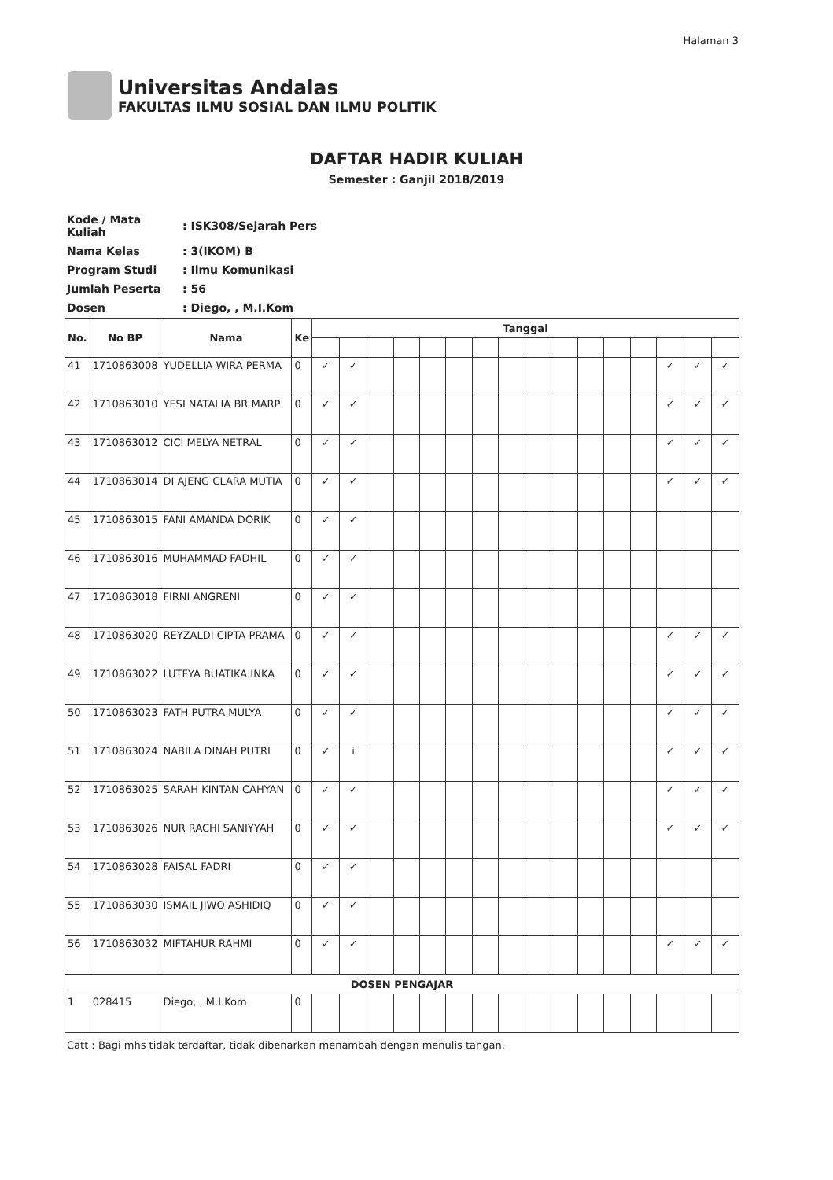Halaman 3
Universitas Andalas
FAKULTAS ILMU SOSIAL DAN ILMU POLITIK
DAFTAR HADIR KULIAH
Semester : Ganjil 2018/2019
| Kode / Mata Kuliah | : ISK308/Sejarah Pers |
| Nama Kelas | : 3(IKOM) B |
| Program Studi | : Ilmu Komunikasi |
| Jumlah Peserta | : 56 |
| Dosen | : Diego, , M.I.Kom |
| No. | No BP | Nama | Ke | Tanggal | | | | | | | | | | | | | | | |
| --- | --- | --- | --- | --- | --- | --- | --- | --- | --- | --- | --- | --- | --- | --- | --- | --- | --- | --- | --- |
| 41 | 1710863008 | YUDELLIA WIRA PERMA | 0 | ✓ | ✓ | | | | | | | | | | | | ✓ | ✓ | ✓ |
| 42 | 1710863010 | YESI NATALIA BR MARP | 0 | ✓ | ✓ | | | | | | | | | | | | ✓ | ✓ | ✓ |
| 43 | 1710863012 | CICI MELYA NETRAL | 0 | ✓ | ✓ | | | | | | | | | | | | ✓ | ✓ | ✓ |
| 44 | 1710863014 | DI AJENG CLARA MUTIA | 0 | ✓ | ✓ | | | | | | | | | | | | ✓ | ✓ | ✓ |
| 45 | 1710863015 | FANI AMANDA DORIK | 0 | ✓ | ✓ | | | | | | | | | | | | | | |
| 46 | 1710863016 | MUHAMMAD FADHIL | 0 | ✓ | ✓ | | | | | | | | | | | | | | |
| 47 | 1710863018 | FIRNI ANGRENI | 0 | ✓ | ✓ | | | | | | | | | | | | | | |
| 48 | 1710863020 | REYZALDI CIPTA PRAMA | 0 | ✓ | ✓ | | | | | | | | | | | | ✓ | ✓ | ✓ |
| 49 | 1710863022 | LUTFYA BUATIKA INKA | 0 | ✓ | ✓ | | | | | | | | | | | | ✓ | ✓ | ✓ |
| 50 | 1710863023 | FATH PUTRA MULYA | 0 | ✓ | ✓ | | | | | | | | | | | | ✓ | ✓ | ✓ |
| 51 | 1710863024 | NABILA DINAH PUTRI | 0 | ✓ | i | | | | | | | | | | | | ✓ | ✓ | ✓ |
| 52 | 1710863025 | SARAH KINTAN CAHYAN | 0 | ✓ | ✓ | | | | | | | | | | | | ✓ | ✓ | ✓ |
| 53 | 1710863026 | NUR RACHI SANIYYAH | 0 | ✓ | ✓ | | | | | | | | | | | | ✓ | ✓ | ✓ |
| 54 | 1710863028 | FAISAL FADRI | 0 | ✓ | ✓ | | | | | | | | | | | | | | |
| 55 | 1710863030 | ISMAIL JIWO ASHIDIQ | 0 | ✓ | ✓ | | | | | | | | | | | | | | |
| 56 | 1710863032 | MIFTAHUR RAHMI | 0 | ✓ | ✓ | | | | | | | | | | | | ✓ | ✓ | ✓ |
| DOSEN PENGAJAR | | | | | | | | | | | | | | | | | | | |
| 1 | 028415 | Diego, , M.I.Kom | 0 | | | | | | | | | | | | | | | | |
Catt : Bagi mhs tidak terdaftar, tidak dibenarkan menambah dengan menulis tangan.